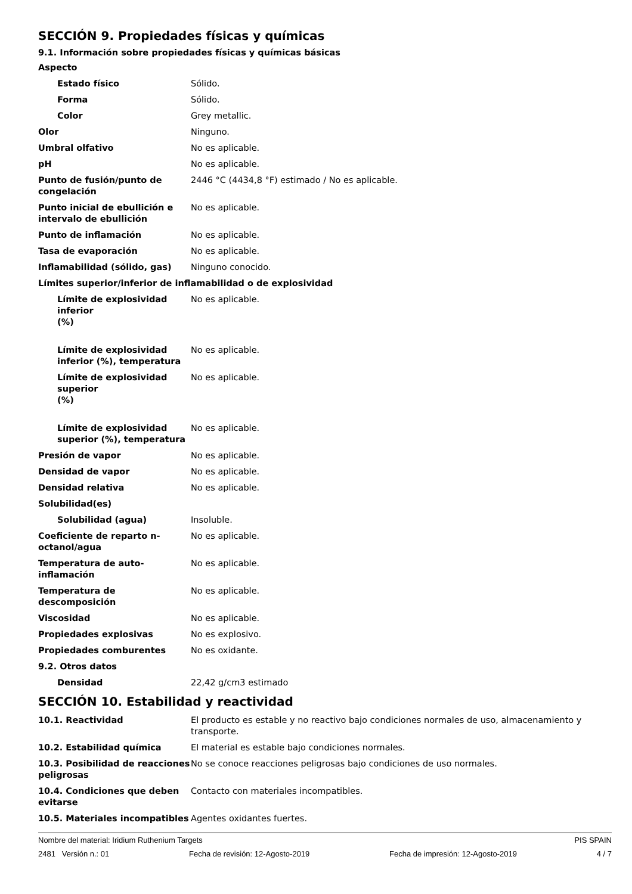SECCIÓN 9. Propiedades físicas y químicas
9.1. Información sobre propiedades físicas y químicas básicas
| Aspecto | |
| Estado físico | Sólido. |
| Forma | Sólido. |
| Color | Grey metallic. |
| Olor | Ninguno. |
| Umbral olfativo | No es aplicable. |
| pH | No es aplicable. |
| Punto de fusión/punto de congelación | 2446 °C (4434,8 °F) estimado / No es aplicable. |
| Punto inicial de ebullición e intervalo de ebullición | No es aplicable. |
| Punto de inflamación | No es aplicable. |
| Tasa de evaporación | No es aplicable. |
| Inflamabilidad (sólido, gas) | Ninguno conocido. |
| Límites superior/inferior de inflamabilidad o de explosividad | |
| Límite de explosividad inferior (%) | No es aplicable. |
| Límite de explosividad inferior (%), temperatura | No es aplicable. |
| Límite de explosividad superior (%) | No es aplicable. |
| Límite de explosividad superior (%), temperatura | No es aplicable. |
| Presión de vapor | No es aplicable. |
| Densidad de vapor | No es aplicable. |
| Densidad relativa | No es aplicable. |
| Solubilidad(es) | |
| Solubilidad (agua) | Insoluble. |
| Coeficiente de reparto n-octanol/agua | No es aplicable. |
| Temperatura de auto-inflamación | No es aplicable. |
| Temperatura de descomposición | No es aplicable. |
| Viscosidad | No es aplicable. |
| Propiedades explosivas | No es explosivo. |
| Propiedades comburentes | No es oxidante. |
| 9.2. Otros datos | |
| Densidad | 22,42 g/cm3 estimado |
SECCIÓN 10. Estabilidad y reactividad
| 10.1. Reactividad | El producto es estable y no reactivo bajo condiciones normales de uso, almacenamiento y transporte. |
| 10.2. Estabilidad química | El material es estable bajo condiciones normales. |
| 10.3. Posibilidad de reacciones peligrosas | No se conoce reacciones peligrosas bajo condiciones de uso normales. |
| 10.4. Condiciones que deben evitarse | Contacto con materiales incompatibles. |
| 10.5. Materiales incompatibles | Agentes oxidantes fuertes. |
Nombre del material: Iridium Ruthenium Targets PIS SPAIN
2481 Versión n.: 01 Fecha de revisión: 12-Agosto-2019 Fecha de impresión: 12-Agosto-2019 4 / 7